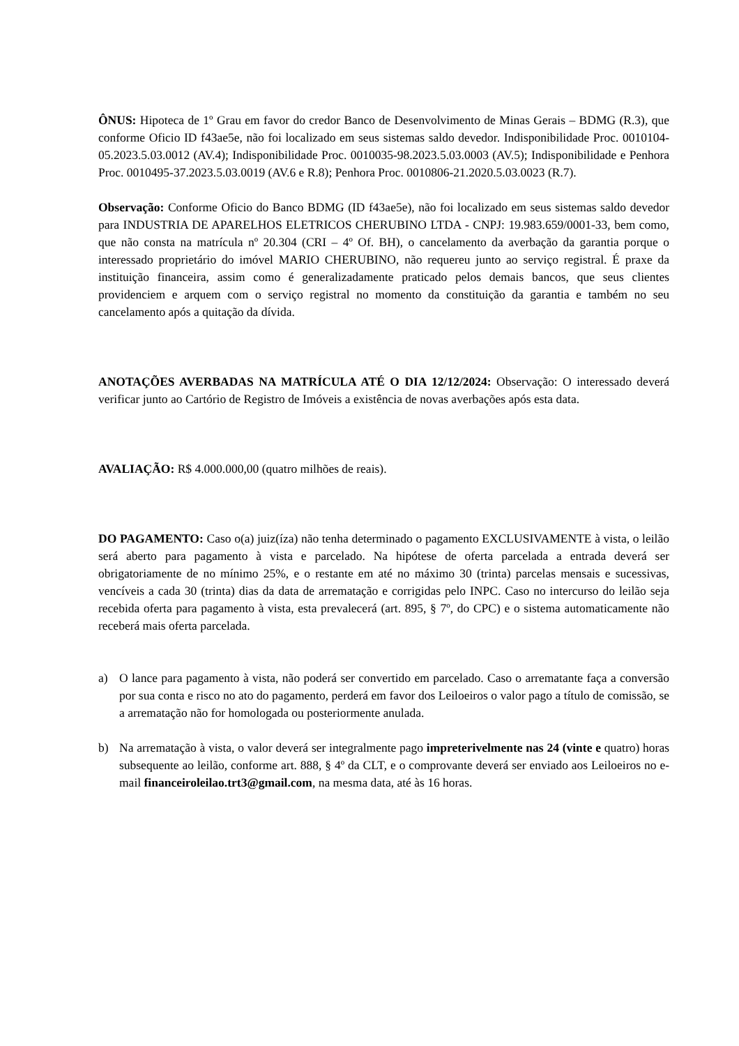ÔNUS: Hipoteca de 1º Grau em favor do credor Banco de Desenvolvimento de Minas Gerais – BDMG (R.3), que conforme Oficio ID f43ae5e, não foi localizado em seus sistemas saldo devedor. Indisponibilidade Proc. 0010104-05.2023.5.03.0012 (AV.4); Indisponibilidade Proc. 0010035-98.2023.5.03.0003 (AV.5); Indisponibilidade e Penhora Proc. 0010495-37.2023.5.03.0019 (AV.6 e R.8); Penhora Proc. 0010806-21.2020.5.03.0023 (R.7).
Observação: Conforme Oficio do Banco BDMG (ID f43ae5e), não foi localizado em seus sistemas saldo devedor para INDUSTRIA DE APARELHOS ELETRICOS CHERUBINO LTDA - CNPJ: 19.983.659/0001-33, bem como, que não consta na matrícula nº 20.304 (CRI – 4º Of. BH), o cancelamento da averbação da garantia porque o interessado proprietário do imóvel MARIO CHERUBINO, não requereu junto ao serviço registral. É praxe da instituição financeira, assim como é generalizadamente praticado pelos demais bancos, que seus clientes providenciem e arquem com o serviço registral no momento da constituição da garantia e também no seu cancelamento após a quitação da dívida.
ANOTAÇÕES AVERBADAS NA MATRÍCULA ATÉ O DIA 12/12/2024: Observação: O interessado deverá verificar junto ao Cartório de Registro de Imóveis a existência de novas averbações após esta data.
AVALIAÇÃO: R$ 4.000.000,00 (quatro milhões de reais).
DO PAGAMENTO: Caso o(a) juiz(íza) não tenha determinado o pagamento EXCLUSIVAMENTE à vista, o leilão será aberto para pagamento à vista e parcelado. Na hipótese de oferta parcelada a entrada deverá ser obrigatoriamente de no mínimo 25%, e o restante em até no máximo 30 (trinta) parcelas mensais e sucessivas, vencíveis a cada 30 (trinta) dias da data de arrematação e corrigidas pelo INPC. Caso no intercurso do leilão seja recebida oferta para pagamento à vista, esta prevalecerá (art. 895, § 7º, do CPC) e o sistema automaticamente não receberá mais oferta parcelada.
a) O lance para pagamento à vista, não poderá ser convertido em parcelado. Caso o arrematante faça a conversão por sua conta e risco no ato do pagamento, perderá em favor dos Leiloeiros o valor pago a título de comissão, se a arrematação não for homologada ou posteriormente anulada.
b) Na arrematação à vista, o valor deverá ser integralmente pago impreterivelmente nas 24 (vinte e quatro) horas subsequente ao leilão, conforme art. 888, § 4º da CLT, e o comprovante deverá ser enviado aos Leiloeiros no e-mail financeiroleilao.trt3@gmail.com, na mesma data, até às 16 horas.